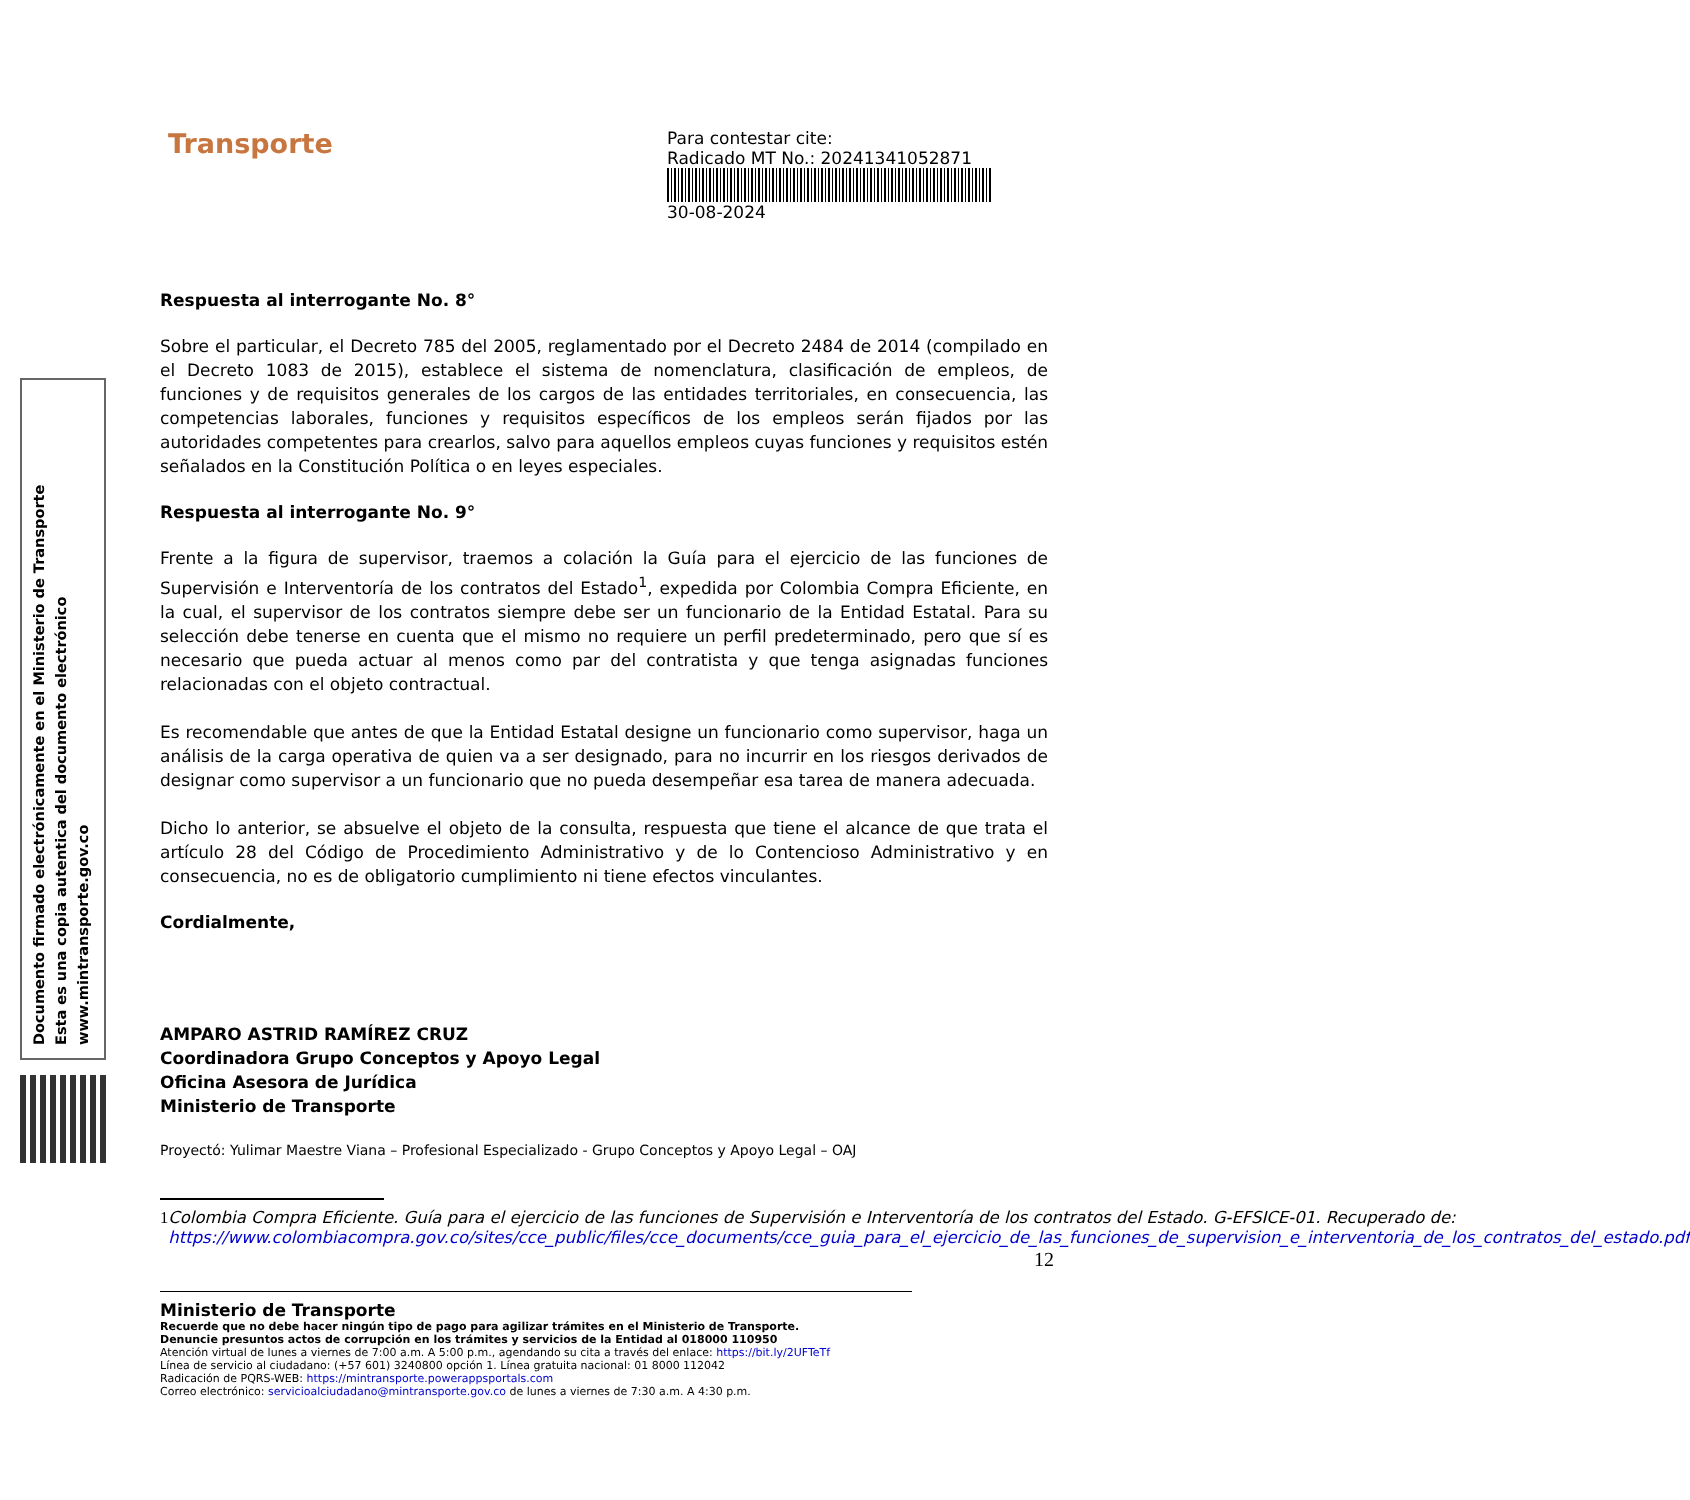Documento firmado electrónicamente en el Ministerio de Transporte
Esta es una copia autentica del documento electrónico
www.mintransporte.gov.co
Transporte
Para contestar cite:
Radicado MT No.: 20241341052871
30-08-2024
Respuesta al interrogante No. 8°
Sobre el particular, el Decreto 785 del 2005, reglamentado por el Decreto 2484 de 2014 (compilado en el Decreto 1083 de 2015), establece el sistema de nomenclatura, clasificación de empleos, de funciones y de requisitos generales de los cargos de las entidades territoriales, en consecuencia, las competencias laborales, funciones y requisitos específicos de los empleos serán fijados por las autoridades competentes para crearlos, salvo para aquellos empleos cuyas funciones y requisitos estén señalados en la Constitución Política o en leyes especiales.
Respuesta al interrogante No. 9°
Frente a la figura de supervisor, traemos a colación la Guía para el ejercicio de las funciones de Supervisión e Interventoría de los contratos del Estado<sup>1</sup>, expedida por Colombia Compra Eficiente, en la cual, el supervisor de los contratos siempre debe ser un funcionario de la Entidad Estatal. Para su selección debe tenerse en cuenta que el mismo no requiere un perfil predeterminado, pero que sí es necesario que pueda actuar al menos como par del contratista y que tenga asignadas funciones relacionadas con el objeto contractual.
Es recomendable que antes de que la Entidad Estatal designe un funcionario como supervisor, haga un análisis de la carga operativa de quien va a ser designado, para no incurrir en los riesgos derivados de designar como supervisor a un funcionario que no pueda desempeñar esa tarea de manera adecuada.
Dicho lo anterior, se absuelve el objeto de la consulta, respuesta que tiene el alcance de que trata el artículo 28 del Código de Procedimiento Administrativo y de lo Contencioso Administrativo y en consecuencia, no es de obligatorio cumplimiento ni tiene efectos vinculantes.
Cordialmente,
AMPARO ASTRID RAMÍREZ CRUZ
Coordinadora Grupo Conceptos y Apoyo Legal
Oficina Asesora de Jurídica
Ministerio de Transporte
Proyectó: Yulimar Maestre Viana – Profesional Especializado - Grupo Conceptos y Apoyo Legal – OAJ
1 Colombia Compra Eficiente. Guía para el ejercicio de las funciones de Supervisión e Interventoría de los contratos del Estado. G-EFSICE-01. Recuperado de: https://www.colombiacompra.gov.co/sites/cce_public/files/cce_documents/cce_guia_para_el_ejercicio_de_las_funciones_de_supervision_e_interventoria_de_los_contratos_del_estado.pdf
12
Ministerio de Transporte
Recuerde que no debe hacer ningún tipo de pago para agilizar trámites en el Ministerio de Transporte.
Denuncie presuntos actos de corrupción en los trámites y servicios de la Entidad al 018000 110950
Atención virtual de lunes a viernes de 7:00 a.m. A 5:00 p.m., agendando su cita a través del enlace: https://bit.ly/2UFTeTf
Línea de servicio al ciudadano: (+57 601) 3240800 opción 1. Línea gratuita nacional: 01 8000 112042
Radicación de PQRS-WEB: https://mintransporte.powerappsportals.com
Correo electrónico: servicioalciudadano@mintransporte.gov.co de lunes a viernes de 7:30 a.m. A 4:30 p.m.